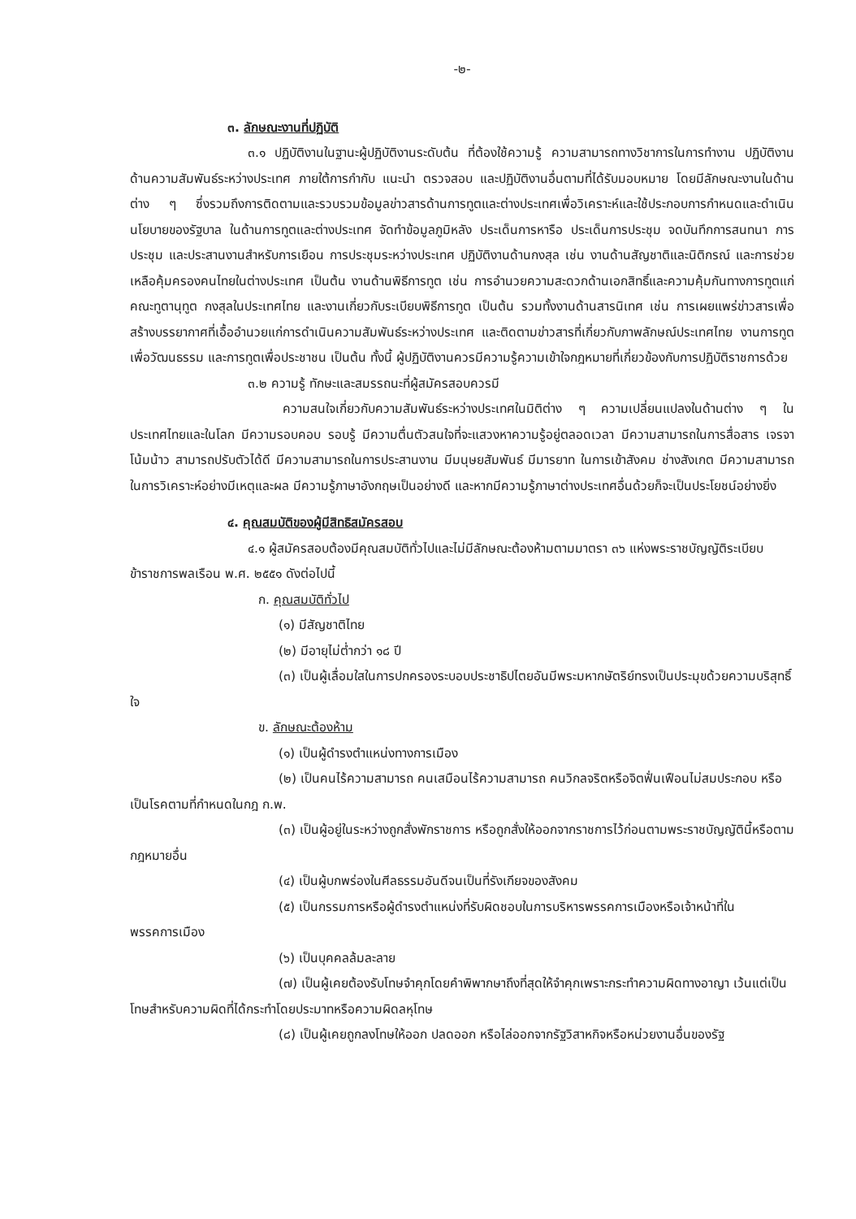-๒-
๓. ลักษณะงานที่ปฏิบัติ
๓.๑ ปฏิบัติงานในฐานะผู้ปฏิบัติงานระดับต้น ที่ต้องใช้ความรู้ ความสามารถทางวิชาการในการทำงาน ปฏิบัติงานด้านความสัมพันธ์ระหว่างประเทศ ภายใต้การกำกับ แนะนำ ตรวจสอบ และปฏิบัติงานอื่นตามที่ได้รับมอบหมาย โดยมีลักษณะงานในด้านต่าง ๆ ซึ่งรวมถึงการติดตามและรวบรวมข้อมูลข่าวสารด้านการทูตและต่างประเทศเพื่อวิเคราะห์และใช้ประกอบการกำหนดและดำเนินนโยบายของรัฐบาล ในด้านการทูตและต่างประเทศ จัดทำข้อมูลภูมิหลัง ประเด็นการหารือ ประเด็นการประชุม จดบันทึกการสนทนา การประชุม และประสานงานสำหรับการเยือน การประชุมระหว่างประเทศ ปฏิบัติงานด้านกงสุล เช่น งานด้านสัญชาติและนิติกรณ์ และการช่วยเหลือคุ้มครองคนไทยในต่างประเทศ เป็นต้น งานด้านพิธีการทูต เช่น การอำนวยความสะดวกด้านเอกสิทธิ์และความคุ้มกันทางการทูตแก่คณะทูตานุทูต กงสุลในประเทศไทย และงานเกี่ยวกับระเบียบพิธีการทูต เป็นต้น รวมทั้งงานด้านสารนิเทศ เช่น การเผยแพร่ข่าวสารเพื่อสร้างบรรยากาศที่เอื้ออำนวยแก่การดำเนินความสัมพันธ์ระหว่างประเทศ และติดตามข่าวสารที่เกี่ยวกับภาพลักษณ์ประเทศไทย งานการทูตเพื่อวัฒนธรรม และการทูตเพื่อประชาชน เป็นต้น ทั้งนี้ ผู้ปฏิบัติงานควรมีความรู้ความเข้าใจกฎหมายที่เกี่ยวข้องกับการปฏิบัติราชการด้วย
๓.๒ ความรู้ ทักษะและสมรรถนะที่ผู้สมัครสอบควรมี
ความสนใจเกี่ยวกับความสัมพันธ์ระหว่างประเทศในมิติต่าง ๆ ความเปลี่ยนแปลงในด้านต่าง ๆ ในประเทศไทยและในโลก มีความรอบคอบ รอบรู้ มีความตื่นตัวสนใจที่จะแสวงหาความรู้อยู่ตลอดเวลา มีความสามารถในการสื่อสาร เจรจาโน้มน้าว สามารถปรับตัวได้ดี มีความสามารถในการประสานงาน มีมนุษยสัมพันธ์ มีมารยาท ในการเข้าสังคม ช่างสังเกต มีความสามารถในการวิเคราะห์อย่างมีเหตุและผล มีความรู้ภาษาอังกฤษเป็นอย่างดี และหากมีความรู้ภาษาต่างประเทศอื่นด้วยก็จะเป็นประโยชน์อย่างยิ่ง
๔. คุณสมบัติของผู้มีสิทธิสมัครสอบ
๔.๑ ผู้สมัครสอบต้องมีคุณสมบัติทั่วไปและไม่มีลักษณะต้องห้ามตามมาตรา ๓๖ แห่งพระราชบัญญัติระเบียบข้าราชการพลเรือน พ.ศ. ๒๕๕๑ ดังต่อไปนี้
ก. คุณสมบัติทั่วไป
(๑) มีสัญชาติไทย
(๒) มีอายุไม่ต่ำกว่า ๑๘ ปี
(๓) เป็นผู้เลื่อมใสในการปกครองระบอบประชาธิปไตยอันมีพระมหากษัตริย์ทรงเป็นประมุขด้วยความบริสุทธิ์ใจ
ข. ลักษณะต้องห้าม
(๑) เป็นผู้ดำรงตำแหน่งทางการเมือง
(๒) เป็นคนไร้ความสามารถ คนเสมือนไร้ความสามารถ คนวิกลจริตหรือจิตฟั่นเฟือนไม่สมประกอบ หรือเป็นโรคตามที่กำหนดในกฎ ก.พ.
(๓) เป็นผู้อยู่ในระหว่างถูกสั่งพักราชการ หรือถูกสั่งให้ออกจากราชการไว้ก่อนตามพระราชบัญญัตินี้หรือตามกฎหมายอื่น
(๔) เป็นผู้บกพร่องในศีลธรรมอันดีจนเป็นที่รังเกียจของสังคม
(๕) เป็นกรรมการหรือผู้ดำรงตำแหน่งที่รับผิดชอบในการบริหารพรรคการเมืองหรือเจ้าหน้าที่ในพรรคการเมือง
(๖) เป็นบุคคลล้มละลาย
(๗) เป็นผู้เคยต้องรับโทษจำคุกโดยคำพิพากษาถึงที่สุดให้จำคุกเพราะกระทำความผิดทางอาญา เว้นแต่เป็นโทษสำหรับความผิดที่ได้กระทำโดยประมาทหรือความผิดลหุโทษ
(๘) เป็นผู้เคยถูกลงโทษให้ออก ปลดออก หรือไล่ออกจากรัฐวิสาหกิจหรือหน่วยงานอื่นของรัฐ